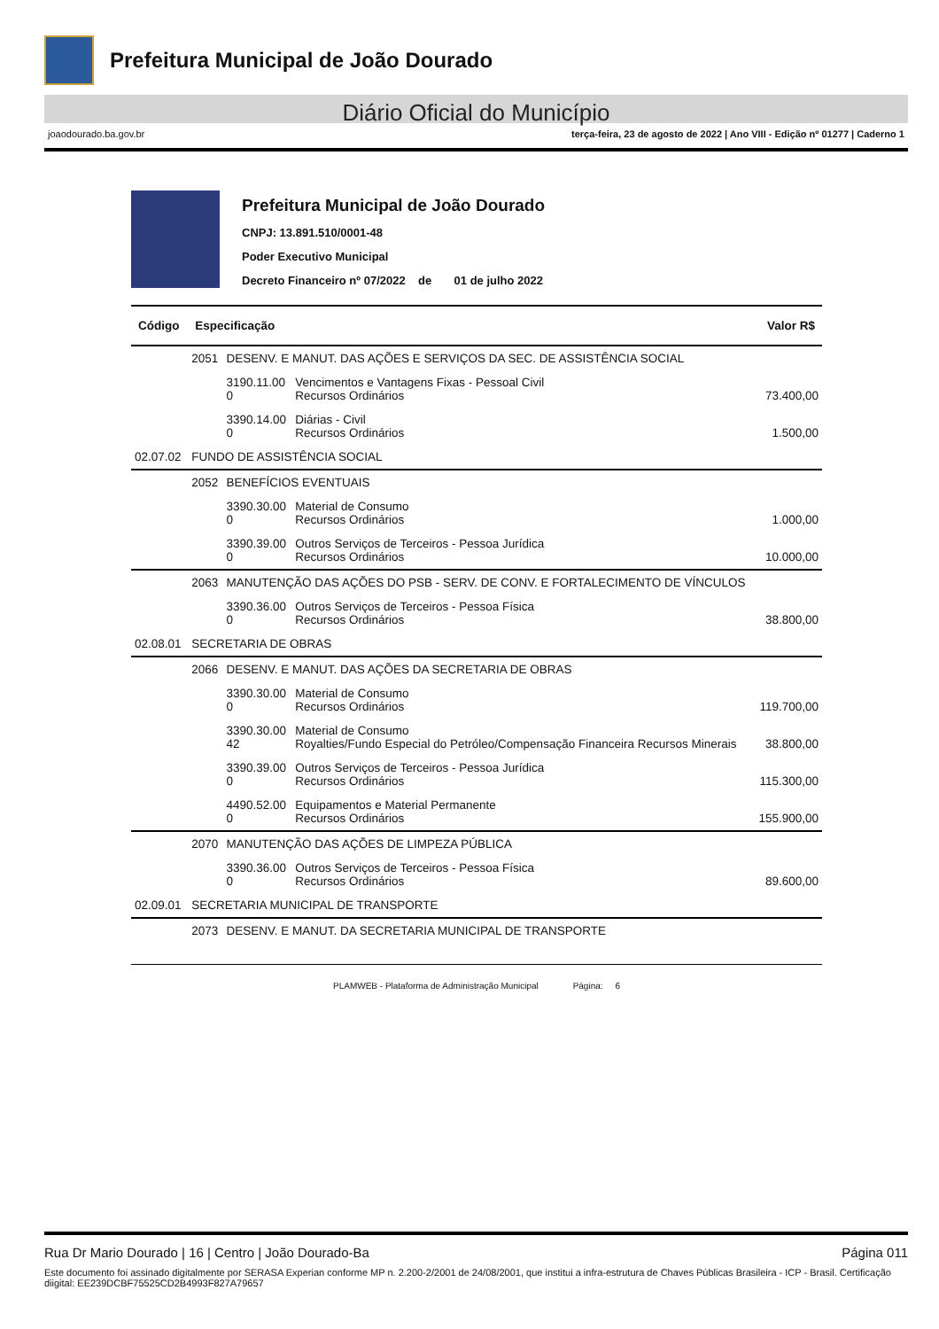Prefeitura Municipal de João Dourado
Diário Oficial do Município
joaodourado.ba.gov.br terça-feira, 23 de agosto de 2022 | Ano VIII - Edição nº 01277 | Caderno 1
Prefeitura Municipal de João Dourado
CNPJ: 13.891.510/0001-48
Poder Executivo Municipal
Decreto Financeiro nº 07/2022 de 01 de julho 2022
| Código | Especificação | | | Valor R$ |
| --- | --- | --- | --- | --- |
| | 2051 | DESENV. E MANUT. DAS AÇÕES E SERVIÇOS DA SEC. DE ASSISTÊNCIA SOCIAL | | |
| | | 3190.11.00 0 | Vencimentos e Vantagens Fixas - Pessoal Civil Recursos Ordinários | 73.400,00 |
| | | 3390.14.00 0 | Diárias - Civil Recursos Ordinários | 1.500,00 |
| 02.07.02 | FUNDO DE ASSISTÊNCIA SOCIAL | | | |
| | 2052 | BENEFÍCIOS EVENTUAIS | | |
| | | 3390.30.00 0 | Material de Consumo Recursos Ordinários | 1.000,00 |
| | | 3390.39.00 0 | Outros Serviços de Terceiros - Pessoa Jurídica Recursos Ordinários | 10.000,00 |
| | 2063 | MANUTENÇÃO DAS AÇÕES DO PSB - SERV. DE CONV. E FORTALECIMENTO DE VÍNCULOS | | |
| | | 3390.36.00 0 | Outros Serviços de Terceiros - Pessoa Física Recursos Ordinários | 38.800,00 |
| 02.08.01 | SECRETARIA DE OBRAS | | | |
| | 2066 | DESENV. E MANUT. DAS AÇÕES DA SECRETARIA DE OBRAS | | |
| | | 3390.30.00 0 | Material de Consumo Recursos Ordinários | 119.700,00 |
| | | 3390.30.00 42 | Material de Consumo Royalties/Fundo Especial do Petróleo/Compensação Financeira Recursos Minerais | 38.800,00 |
| | | 3390.39.00 0 | Outros Serviços de Terceiros - Pessoa Jurídica Recursos Ordinários | 115.300,00 |
| | | 4490.52.00 0 | Equipamentos e Material Permanente Recursos Ordinários | 155.900,00 |
| | 2070 | MANUTENÇÃO DAS AÇÕES DE LIMPEZA PÚBLICA | | |
| | | 3390.36.00 0 | Outros Serviços de Terceiros - Pessoa Física Recursos Ordinários | 89.600,00 |
| 02.09.01 | SECRETARIA MUNICIPAL DE TRANSPORTE | | | |
| | 2073 | DESENV. E MANUT. DA SECRETARIA MUNICIPAL DE TRANSPORTE | | |
PLAMWEB - Plataforma de Administração Municipal Página: 6
Rua Dr Mario Dourado | 16 | Centro | João Dourado-Ba Página 011
Este documento foi assinado digitalmente por SERASA Experian conforme MP n. 2.200-2/2001 de 24/08/2001, que institui a infra-estrutura de Chaves Públicas Brasileira - ICP - Brasil. Certificação diigital: EE239DCBF75525CD2B4993F827A79657